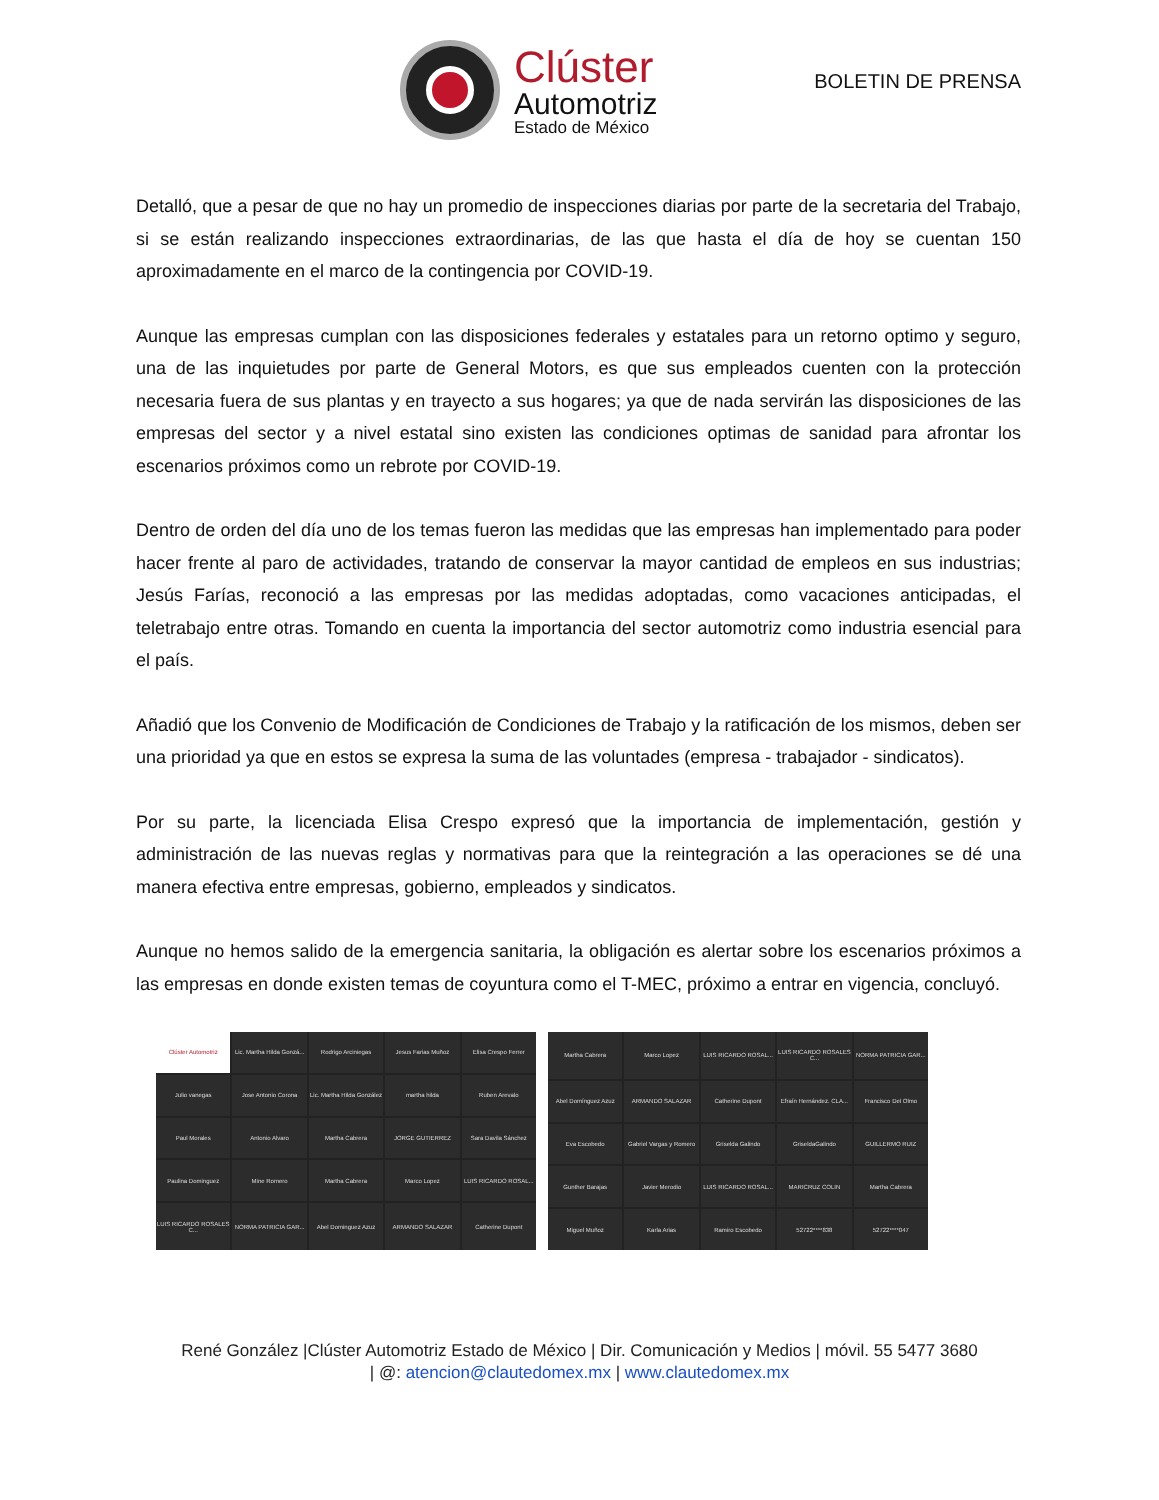Clúster
Automotriz
Estado de México
BOLETIN DE PRENSA
Detalló, que a pesar de que no hay un promedio de inspecciones diarias por parte de la secretaria del Trabajo, si se están realizando inspecciones extraordinarias, de las que hasta el día de hoy se cuentan 150 aproximadamente en el marco de la contingencia por COVID-19.
Aunque las empresas cumplan con las disposiciones federales y estatales para un retorno optimo y seguro, una de las inquietudes por parte de General Motors, es que sus empleados cuenten con la protección necesaria fuera de sus plantas y en trayecto a sus hogares; ya que de nada servirán las disposiciones de las empresas del sector y a nivel estatal sino existen las condiciones optimas de sanidad para afrontar los escenarios próximos como un rebrote por COVID-19.
Dentro de orden del día uno de los temas fueron las medidas que las empresas han implementado para poder hacer frente al paro de actividades, tratando de conservar la mayor cantidad de empleos en sus industrias; Jesús Farías, reconoció a las empresas por las medidas adoptadas, como vacaciones anticipadas, el teletrabajo entre otras. Tomando en cuenta la importancia del sector automotriz como industria esencial para el país.
Añadió que los Convenio de Modificación de Condiciones de Trabajo y la ratificación de los mismos, deben ser una prioridad ya que en estos se expresa la suma de las voluntades (empresa - trabajador - sindicatos).
Por su parte, la licenciada Elisa Crespo expresó que la importancia de implementación, gestión y administración de las nuevas reglas y normativas para que la reintegración a las operaciones se dé una manera efectiva entre empresas, gobierno, empleados y sindicatos.
Aunque no hemos salido de la emergencia sanitaria, la obligación es alertar sobre los escenarios próximos a las empresas en donde existen temas de coyuntura como el T-MEC, próximo a entrar en vigencia, concluyó.
Clúster Automotriz
Lic. Martha Hilda Gonzá...
Rodrigo Arciniegas
Jesus Farias Muñoz
Elisa Crespo Ferrer
Julio vanegas
Jose Antonio Corona
Lic. Martha Hilda González
martha hilda
Ruben Arevalo
Paul Morales
Antonio Alvaro
Martha Cabrera
JORGE GUTIERREZ
Sara Davila Sánchez
Paulina Dominguez
Mine Romero
Martha Cabrera
Marco Lopez
LUIS RICARDO ROSAL...
LUIS RICARDO ROSALES C...
NORMA PATRICIA GAR...
Abel Dominguez Azuz
ARMANDO SALAZAR
Catherine Dupont
Martha Cabrera
Marco Lopez
LUIS RICARDO ROSAL...
LUIS RICARDO ROSALES C...
NORMA PATRICIA GAR...
Abel Domínguez Azuz
ARMANDO SALAZAR
Catherine Dupont
Efraín Hernández. CLA...
Francisco Del Olmo
Eva Escobedo
Gabriel Vargas y Romero
Griselda Galindo
GriseldaGalindo
GUILLERMO RUIZ
Gunther Barajas
Javier Merodio
LUIS RICARDO ROSAL...
MARICRUZ COLIN
Martha Cabrera
Miguel Muñoz
Karla Arias
Ramiro Escobedo
52722****838
52722****047
René González |Clúster Automotriz Estado de México | Dir. Comunicación y Medios | móvil. 55 5477 3680
| @: atencion@clautedomex.mx | www.clautedomex.mx